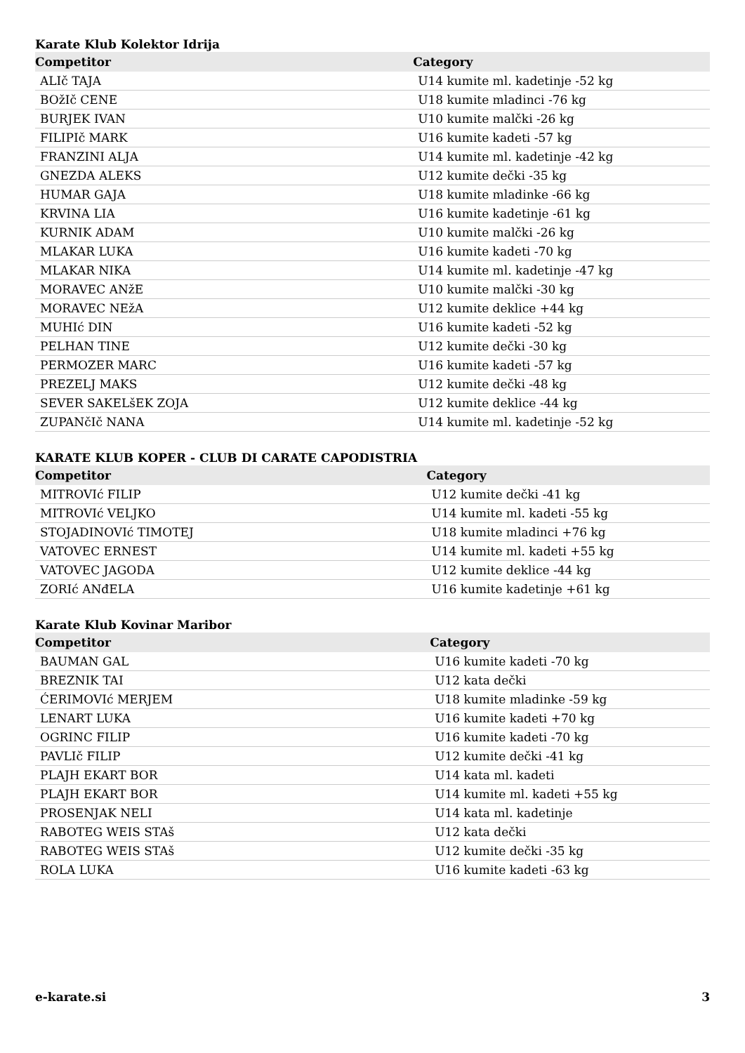Karate Klub Kolektor Idrija
| Competitor | Category |
| --- | --- |
| ALIč TAJA | U14 kumite ml. kadetinje -52 kg |
| BOžIč CENE | U18 kumite mladinci -76 kg |
| BURJEK IVAN | U10 kumite malčki -26 kg |
| FILIPIč MARK | U16 kumite kadeti -57 kg |
| FRANZINI ALJA | U14 kumite ml. kadetinje -42 kg |
| GNEZDA ALEKS | U12 kumite dečki -35 kg |
| HUMAR GAJA | U18 kumite mladinke -66 kg |
| KRVINA LIA | U16 kumite kadetinje -61 kg |
| KURNIK ADAM | U10 kumite malčki -26 kg |
| MLAKAR LUKA | U16 kumite kadeti -70 kg |
| MLAKAR NIKA | U14 kumite ml. kadetinje -47 kg |
| MORAVEC ANžE | U10 kumite malčki -30 kg |
| MORAVEC NEžA | U12 kumite deklice +44 kg |
| MUHIć DIN | U16 kumite kadeti -52 kg |
| PELHAN TINE | U12 kumite dečki -30 kg |
| PERMOZER MARC | U16 kumite kadeti -57 kg |
| PREZELJ MAKS | U12 kumite dečki -48 kg |
| SEVER SAKELšEK ZOJA | U12 kumite deklice -44 kg |
| ZUPANčIč NANA | U14 kumite ml. kadetinje -52 kg |
KARATE KLUB KOPER - CLUB DI CARATE CAPODISTRIA
| Competitor | Category |
| --- | --- |
| MITROVIć FILIP | U12 kumite dečki -41 kg |
| MITROVIć VELJKO | U14 kumite ml. kadeti -55 kg |
| STOJADINOVIć TIMOTEJ | U18 kumite mladinci +76 kg |
| VATOVEC ERNEST | U14 kumite ml. kadeti +55 kg |
| VATOVEC JAGODA | U12 kumite deklice -44 kg |
| ZORIć ANđELA | U16 kumite kadetinje +61 kg |
Karate Klub Kovinar Maribor
| Competitor | Category |
| --- | --- |
| BAUMAN GAL | U16 kumite kadeti -70 kg |
| BREZNIK TAI | U12 kata dečki |
| ĆERIMOVIć MERJEM | U18 kumite mladinke -59 kg |
| LENART LUKA | U16 kumite kadeti +70 kg |
| OGRINC FILIP | U16 kumite kadeti -70 kg |
| PAVLIč FILIP | U12 kumite dečki -41 kg |
| PLAJH EKART BOR | U14 kata ml. kadeti |
| PLAJH EKART BOR | U14 kumite ml. kadeti +55 kg |
| PROSENJAK NELI | U14 kata ml. kadetinje |
| RABOTEG WEIS STAš | U12 kata dečki |
| RABOTEG WEIS STAš | U12 kumite dečki -35 kg |
| ROLA LUKA | U16 kumite kadeti -63 kg |
e-karate.si 3